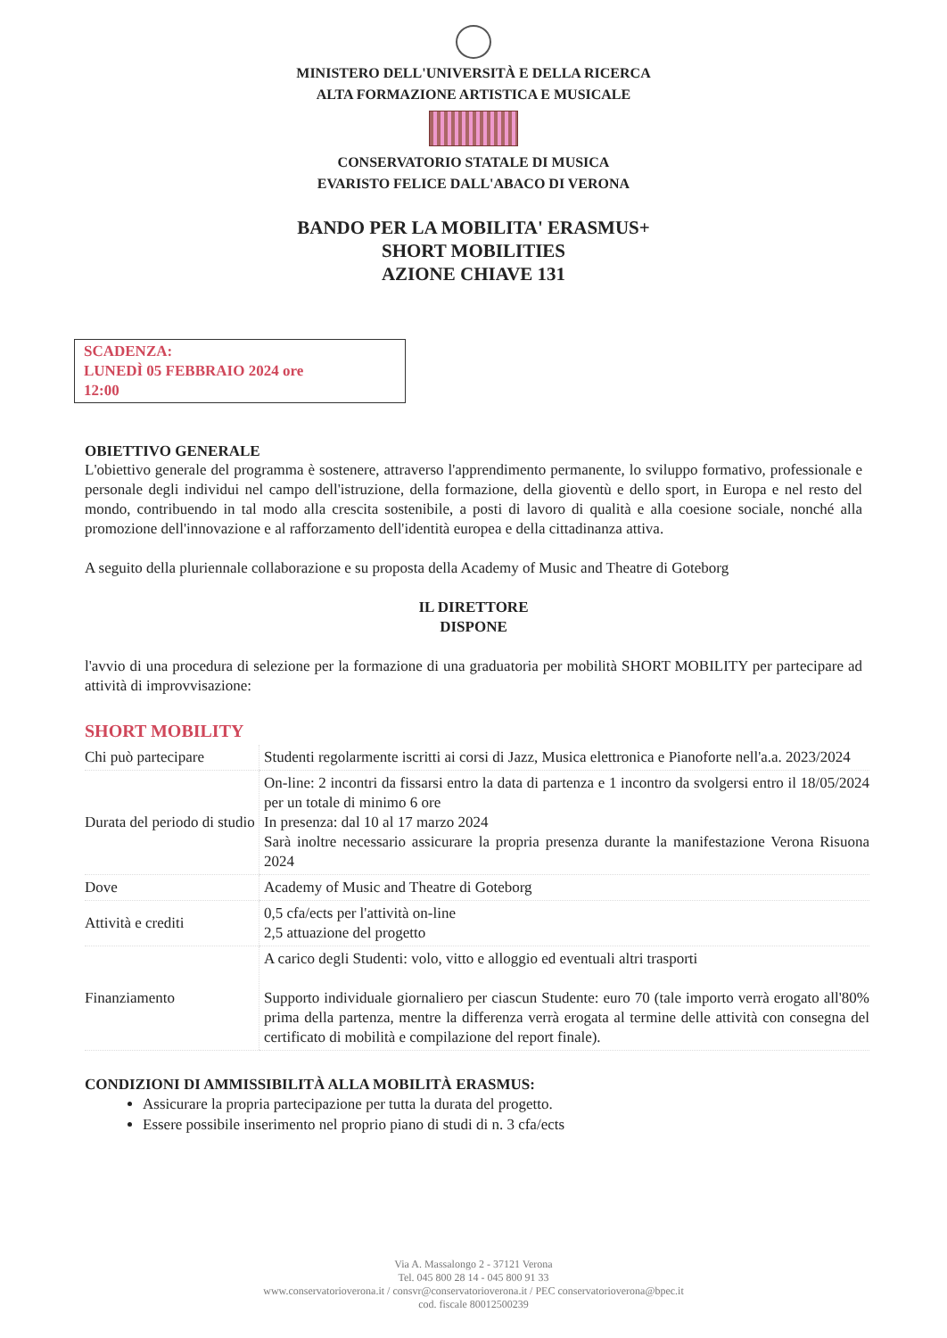MINISTERO DELL'UNIVERSITÀ E DELLA RICERCA
ALTA FORMAZIONE ARTISTICA E MUSICALE
CONSERVATORIO STATALE DI MUSICA
EVARISTO FELICE DALL'ABACO DI VERONA
BANDO PER LA MOBILITA' ERASMUS+
SHORT MOBILITIES
AZIONE CHIAVE 131
SCADENZA:
LUNEDÌ 05 FEBBRAIO 2024 ore
12:00
OBIETTIVO GENERALE
L'obiettivo generale del programma è sostenere, attraverso l'apprendimento permanente, lo sviluppo formativo, professionale e personale degli individui nel campo dell'istruzione, della formazione, della gioventù e dello sport, in Europa e nel resto del mondo, contribuendo in tal modo alla crescita sostenibile, a posti di lavoro di qualità e alla coesione sociale, nonché alla promozione dell'innovazione e al rafforzamento dell'identità europea e della cittadinanza attiva.
A seguito della pluriennale collaborazione e su proposta della Academy of Music and Theatre di Goteborg
IL DIRETTORE
DISPONE
l'avvio di una procedura di selezione per la formazione di una graduatoria per mobilità SHORT MOBILITY per partecipare ad attività di improvvisazione:
SHORT MOBILITY
| Chi può partecipare | Studenti regolarmente iscritti ai corsi di Jazz, Musica elettronica e Pianoforte nell'a.a. 2023/2024 |
| Durata del periodo di studio | On-line: 2 incontri da fissarsi entro la data di partenza e 1 incontro da svolgersi entro il 18/05/2024 per un totale di minimo 6 ore In presenza: dal 10 al 17 marzo 2024 Sarà inoltre necessario assicurare la propria presenza durante la manifestazione Verona Risuona 2024 |
| Dove | Academy of Music and Theatre di Goteborg |
| Attività e crediti | 0,5 cfa/ects per l'attività on-line 2,5 attuazione del progetto |
| Finanziamento | A carico degli Studenti: volo, vitto e alloggio ed eventuali altri trasporti Supporto individuale giornaliero per ciascun Studente: euro 70 (tale importo verrà erogato all'80% prima della partenza, mentre la differenza verrà erogata al termine delle attività con consegna del certificato di mobilità e compilazione del report finale). |
CONDIZIONI DI AMMISSIBILITÀ ALLA MOBILITÀ ERASMUS:
Assicurare la propria partecipazione per tutta la durata del progetto.
Essere possibile inserimento nel proprio piano di studi di n. 3 cfa/ects
Via A. Massalongo 2 - 37121 Verona
Tel. 045 800 28 14 - 045 800 91 33
www.conservatorioverona.it / consvr@conservatorioverona.it / PEC conservatorioverona@bpec.it
cod. fiscale 80012500239